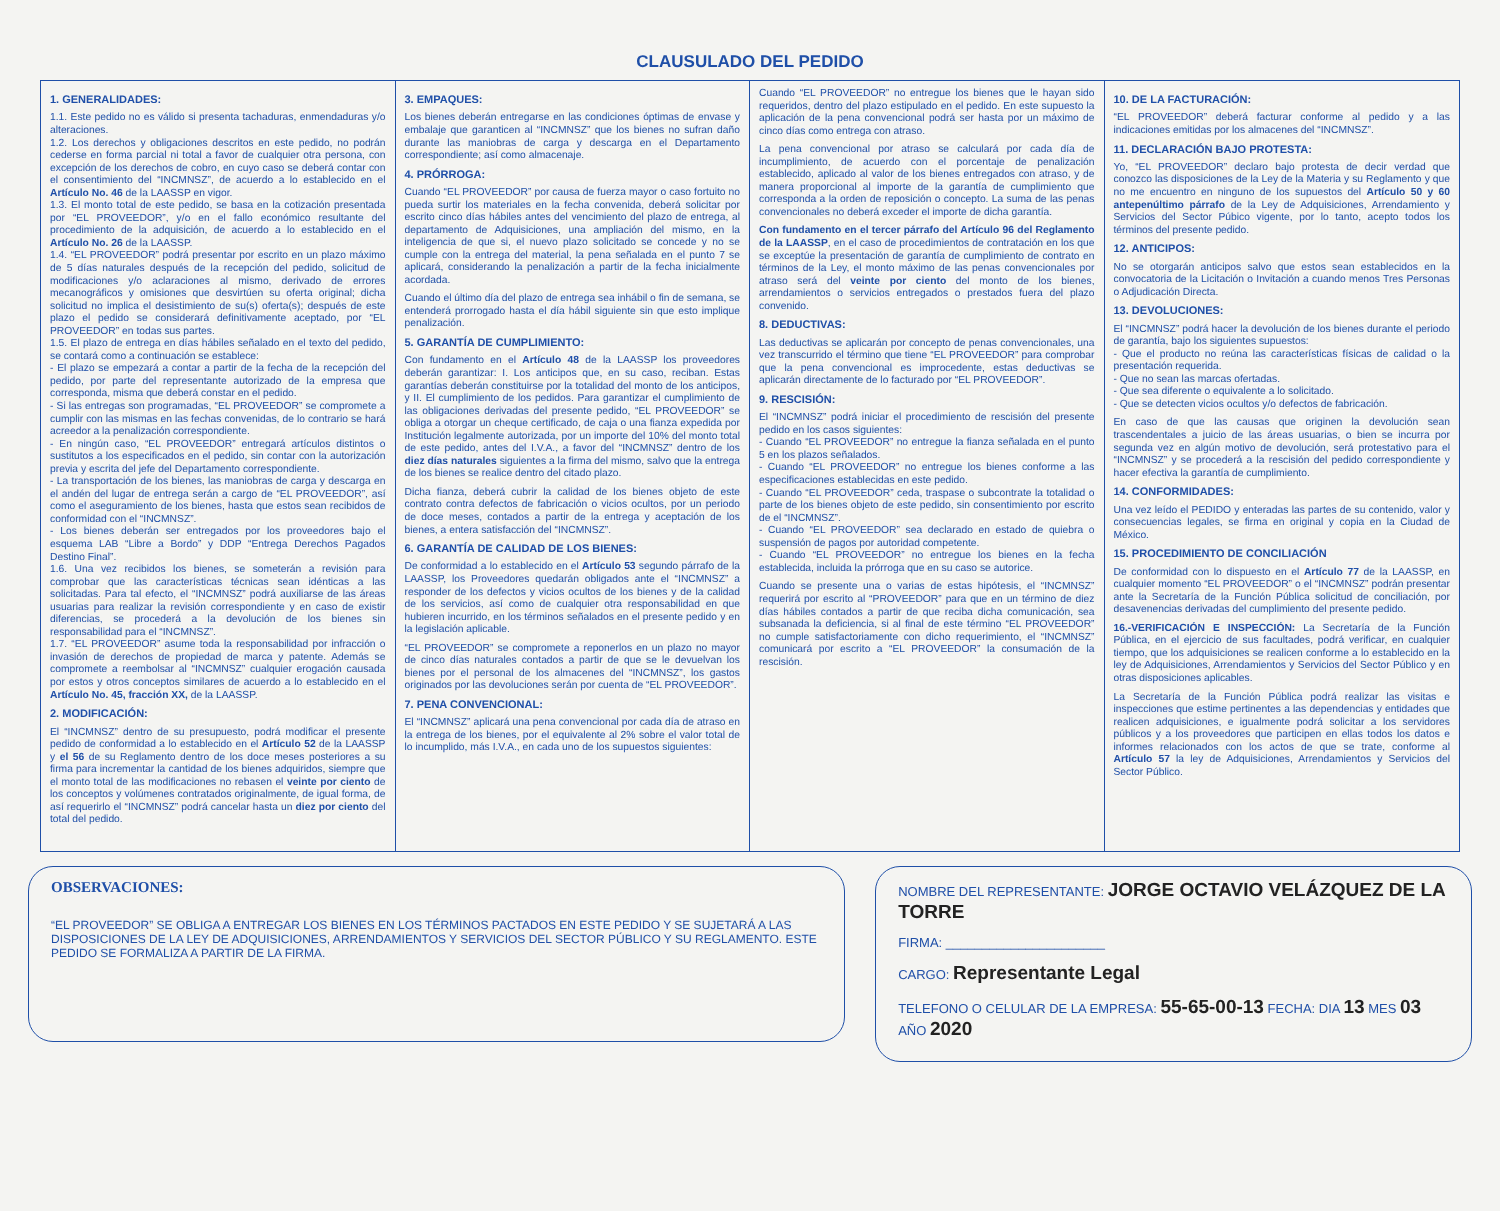CLAUSULADO DEL PEDIDO
1. GENERALIDADES:
1.1. Este pedido no es válido si presenta tachaduras, enmendaduras y/o alteraciones.
1.2. Los derechos y obligaciones descritos en este pedido, no podrán cederse en forma parcial ni total a favor de cualquier otra persona, con excepción de los derechos de cobro, en cuyo caso se deberá contar con el consentimiento del “INCMNSZ”, de acuerdo a lo establecido en el Artículo No. 46 de la LAASSP en vigor.
1.3. El monto total de este pedido, se basa en la cotización presentada por “EL PROVEEDOR”, y/o en el fallo económico resultante del procedimiento de la adquisición, de acuerdo a lo establecido en el Artículo No. 26 de la LAASSP.
1.4. “EL PROVEEDOR” podrá presentar por escrito en un plazo máximo de 5 días naturales después de la recepción del pedido, solicitud de modificaciones y/o aclaraciones al mismo, derivado de errores mecanográficos y omisiones que desvirtúen su oferta original; dicha solicitud no implica el desistimiento de su(s) oferta(s); después de este plazo el pedido se considerará definitivamente aceptado, por “EL PROVEEDOR” en todas sus partes.
1.5. El plazo de entrega en días hábiles señalado en el texto del pedido, se contará como a continuación se establece:
- El plazo se empezará a contar a partir de la fecha de la recepción del pedido, por parte del representante autorizado de la empresa que corresponda, misma que deberá constar en el pedido.
- Si las entregas son programadas, “EL PROVEEDOR” se compromete a cumplir con las mismas en las fechas convenidas, de lo contrario se hará acreedor a la penalización correspondiente.
- En ningún caso, “EL PROVEEDOR” entregará artículos distintos o sustitutos a los especificados en el pedido, sin contar con la autorización previa y escrita del jefe del Departamento correspondiente.
- La transportación de los bienes, las maniobras de carga y descarga en el andén del lugar de entrega serán a cargo de “EL PROVEEDOR”, así como el aseguramiento de los bienes, hasta que estos sean recibidos de conformidad con el “INCMNSZ”.
- Los bienes deberán ser entregados por los proveedores bajo el esquema LAB “Libre a Bordo” y DDP “Entrega Derechos Pagados Destino Final”.
1.6. Una vez recibidos los bienes, se someterán a revisión para comprobar que las características técnicas sean idénticas a las solicitadas. Para tal efecto, el “INCMNSZ” podrá auxiliarse de las áreas usuarias para realizar la revisión correspondiente y en caso de existir diferencias, se procederá a la devolución de los bienes sin responsabilidad para el “INCMNSZ”.
1.7. “EL PROVEEDOR” asume toda la responsabilidad por infracción o invasión de derechos de propiedad de marca y patente. Además se compromete a reembolsar al “INCMNSZ” cualquier erogación causada por estos y otros conceptos similares de acuerdo a lo establecido en el Artículo No. 45, fracción XX, de la LAASSP.
2. MODIFICACIÓN:
El “INCMNSZ” dentro de su presupuesto, podrá modificar el presente pedido de conformidad a lo establecido en el Artículo 52 de la LAASSP y el 56 de su Reglamento dentro de los doce meses posteriores a su firma para incrementar la cantidad de los bienes adquiridos, siempre que el monto total de las modificaciones no rebasen el veinte por ciento de los conceptos y volúmenes contratados originalmente, de igual forma, de así requerirlo el “INCMNSZ” podrá cancelar hasta un diez por ciento del total del pedido.
3. EMPAQUES:
Los bienes deberán entregarse en las condiciones óptimas de envase y embalaje que garanticen al “INCMNSZ” que los bienes no sufran daño durante las maniobras de carga y descarga en el Departamento correspondiente; así como almacenaje.
4. PRÓRROGA:
Cuando “EL PROVEEDOR” por causa de fuerza mayor o caso fortuito no pueda surtir los materiales en la fecha convenida, deberá solicitar por escrito cinco días hábiles antes del vencimiento del plazo de entrega, al departamento de Adquisiciones, una ampliación del mismo, en la inteligencia de que si, el nuevo plazo solicitado se concede y no se cumple con la entrega del material, la pena señalada en el punto 7 se aplicará, considerando la penalización a partir de la fecha inicialmente acordada.
Cuando el último día del plazo de entrega sea inhábil o fin de semana, se entenderá prorrogado hasta el día hábil siguiente sin que esto implique penalización.
5. GARANTÍA DE CUMPLIMIENTO:
Con fundamento en el Artículo 48 de la LAASSP los proveedores deberán garantizar: I. Los anticipos que, en su caso, reciban. Estas garantías deberán constituirse por la totalidad del monto de los anticipos, y II. El cumplimiento de los pedidos. Para garantizar el cumplimiento de las obligaciones derivadas del presente pedido, “EL PROVEEDOR” se obliga a otorgar un cheque certificado, de caja o una fianza expedida por Institución legalmente autorizada, por un importe del 10% del monto total de este pedido, antes del I.V.A., a favor del “INCMNSZ” dentro de los diez días naturales siguientes a la firma del mismo, salvo que la entrega de los bienes se realice dentro del citado plazo.
Dicha fianza, deberá cubrir la calidad de los bienes objeto de este contrato contra defectos de fabricación o vicios ocultos, por un periodo de doce meses, contados a partir de la entrega y aceptación de los bienes, a entera satisfacción del “INCMNSZ”.
6. GARANTÍA DE CALIDAD DE LOS BIENES:
De conformidad a lo establecido en el Artículo 53 segundo párrafo de la LAASSP, los Proveedores quedarán obligados ante el “INCMNSZ” a responder de los defectos y vicios ocultos de los bienes y de la calidad de los servicios, así como de cualquier otra responsabilidad en que hubieren incurrido, en los términos señalados en el presente pedido y en la legislación aplicable.
“EL PROVEEDOR” se compromete a reponerlos en un plazo no mayor de cinco días naturales contados a partir de que se le devuelvan los bienes por el personal de los almacenes del “INCMNSZ”, los gastos originados por las devoluciones serán por cuenta de “EL PROVEEDOR”.
7. PENA CONVENCIONAL:
El “INCMNSZ” aplicará una pena convencional por cada día de atraso en la entrega de los bienes, por el equivalente al 2% sobre el valor total de lo incumplido, más I.V.A., en cada uno de los supuestos siguientes:
Cuando “EL PROVEEDOR” no entregue los bienes que le hayan sido requeridos, dentro del plazo estipulado en el pedido. En este supuesto la aplicación de la pena convencional podrá ser hasta por un máximo de cinco días como entrega con atraso.
La pena convencional por atraso se calculará por cada día de incumplimiento, de acuerdo con el porcentaje de penalización establecido, aplicado al valor de los bienes entregados con atraso, y de manera proporcional al importe de la garantía de cumplimiento que corresponda a la orden de reposición o concepto. La suma de las penas convencionales no deberá exceder el importe de dicha garantía.
Con fundamento en el tercer párrafo del Artículo 96 del Reglamento de la LAASSP, en el caso de procedimientos de contratación en los que se exceptúe la presentación de garantía de cumplimiento de contrato en términos de la Ley, el monto máximo de las penas convencionales por atraso será del veinte por ciento del monto de los bienes, arrendamientos o servicios entregados o prestados fuera del plazo convenido.
8. DEDUCTIVAS:
Las deductivas se aplicarán por concepto de penas convencionales, una vez transcurrido el término que tiene “EL PROVEEDOR” para comprobar que la pena convencional es improcedente, estas deductivas se aplicarán directamente de lo facturado por “EL PROVEEDOR”.
9. RESCISIÓN:
El “INCMNSZ” podrá iniciar el procedimiento de rescisión del presente pedido en los casos siguientes:
- Cuando “EL PROVEEDOR” no entregue la fianza señalada en el punto 5 en los plazos señalados.
- Cuando “EL PROVEEDOR” no entregue los bienes conforme a las especificaciones establecidas en este pedido.
- Cuando “EL PROVEEDOR” ceda, traspase o subcontrate la totalidad o parte de los bienes objeto de este pedido, sin consentimiento por escrito de el “INCMNSZ”.
- Cuando “EL PROVEEDOR” sea declarado en estado de quiebra o suspensión de pagos por autoridad competente.
- Cuando “EL PROVEEDOR” no entregue los bienes en la fecha establecida, incluida la prórroga que en su caso se autorice.
Cuando se presente una o varias de estas hipótesis, el “INCMNSZ” requerirá por escrito al “PROVEEDOR” para que en un término de diez días hábiles contados a partir de que reciba dicha comunicación, sea subsanada la deficiencia, si al final de este término “EL PROVEEDOR” no cumple satisfactoriamente con dicho requerimiento, el “INCMNSZ” comunicará por escrito a “EL PROVEEDOR” la consumación de la rescisión.
10. DE LA FACTURACIÓN:
“EL PROVEEDOR” deberá facturar conforme al pedido y a las indicaciones emitidas por los almacenes del “INCMNSZ”.
11. DECLARACIÓN BAJO PROTESTA:
Yo, “EL PROVEEDOR” declaro bajo protesta de decir verdad que conozco las disposiciones de la Ley de la Materia y su Reglamento y que no me encuentro en ninguno de los supuestos del Artículo 50 y 60 antepenúltimo párrafo de la Ley de Adquisiciones, Arrendamiento y Servicios del Sector Púbico vigente, por lo tanto, acepto todos los términos del presente pedido.
12. ANTICIPOS:
No se otorgarán anticipos salvo que estos sean establecidos en la convocatoria de la Licitación o Invitación a cuando menos Tres Personas o Adjudicación Directa.
13. DEVOLUCIONES:
El “INCMNSZ” podrá hacer la devolución de los bienes durante el periodo de garantía, bajo los siguientes supuestos:
- Que el producto no reúna las características físicas de calidad o la presentación requerida.
- Que no sean las marcas ofertadas.
- Que sea diferente o equivalente a lo solicitado.
- Que se detecten vicios ocultos y/o defectos de fabricación.
En caso de que las causas que originen la devolución sean trascendentales a juicio de las áreas usuarias, o bien se incurra por segunda vez en algún motivo de devolución, será protestativo para el “INCMNSZ” y se procederá a la rescisión del pedido correspondiente y hacer efectiva la garantía de cumplimiento.
14. CONFORMIDADES:
Una vez leído el PEDIDO y enteradas las partes de su contenido, valor y consecuencias legales, se firma en original y copia en la Ciudad de México.
15. PROCEDIMIENTO DE CONCILIACIÓN
De conformidad con lo dispuesto en el Artículo 77 de la LAASSP, en cualquier momento “EL PROVEEDOR” o el “INCMNSZ” podrán presentar ante la Secretaría de la Función Pública solicitud de conciliación, por desavenencias derivadas del cumplimiento del presente pedido.
16.-VERIFICACIÓN E INSPECCIÓN: La Secretaría de la Función Pública, en el ejercicio de sus facultades, podrá verificar, en cualquier tiempo, que los adquisiciones se realicen conforme a lo establecido en la ley de Adquisiciones, Arrendamientos y Servicios del Sector Público y en otras disposiciones aplicables.
La Secretaría de la Función Pública podrá realizar las visitas e inspecciones que estime pertinentes a las dependencias y entidades que realicen adquisiciones, e igualmente podrá solicitar a los servidores públicos y a los proveedores que participen en ellas todos los datos e informes relacionados con los actos de que se trate, conforme al Artículo 57 la ley de Adquisiciones, Arrendamientos y Servicios del Sector Público.
OBSERVACIONES:
“EL PROVEEDOR” SE OBLIGA A ENTREGAR LOS BIENES EN LOS TÉRMINOS PACTADOS EN ESTE PEDIDO Y SE SUJETARÁ A LAS DISPOSICIONES DE LA LEY DE ADQUISICIONES, ARRENDAMIENTOS Y SERVICIOS DEL SECTOR PÚBLICO Y SU REGLAMENTO. ESTE PEDIDO SE FORMALIZA A PARTIR DE LA FIRMA.
NOMBRE DEL REPRESENTANTE: JORGE OCTAVIO VELÁZQUEZ DE LA TORRE
FIRMA: ______________________
CARGO: Representante Legal
TELEFONO O CELULAR DE LA EMPRESA: 55-65-00-13 FECHA: DIA 13 MES 03 AÑO 2020